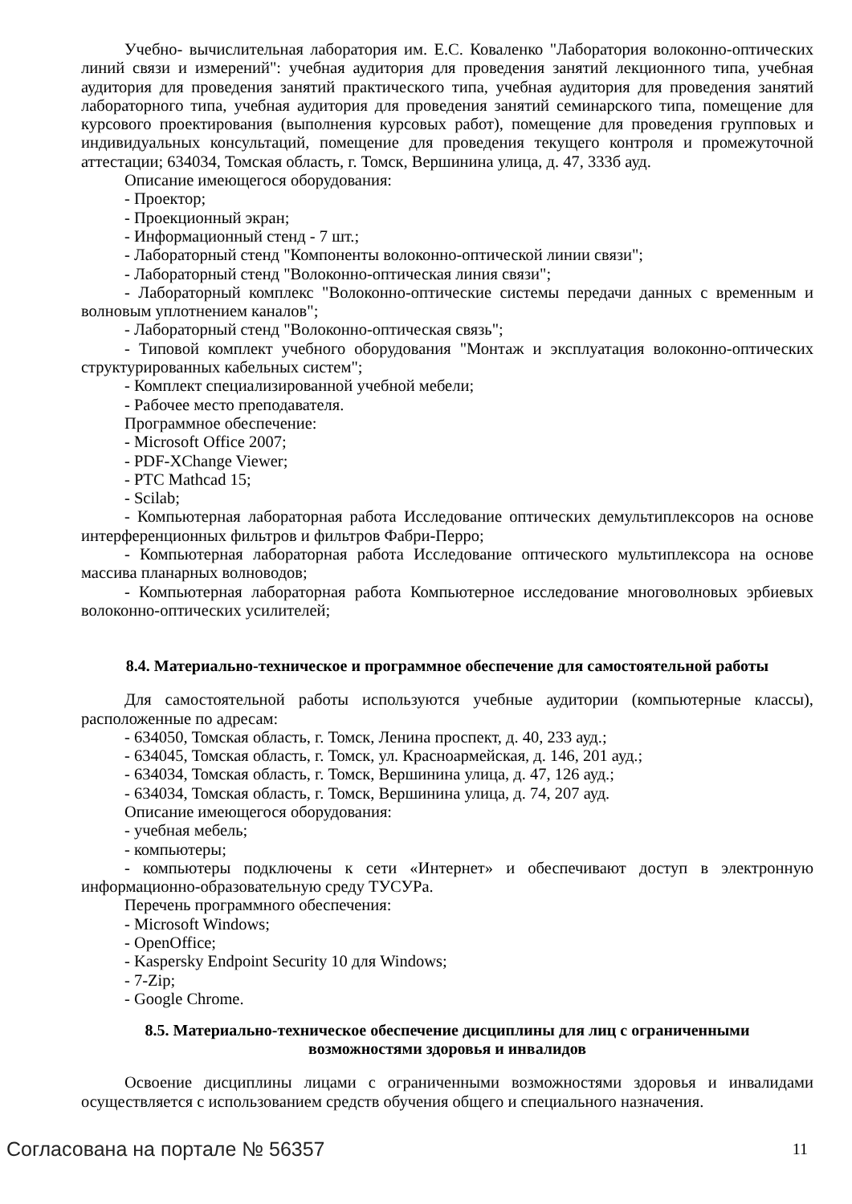Учебно- вычислительная лаборатория им. Е.С. Коваленко "Лаборатория волоконно-оптических линий связи и измерений": учебная аудитория для проведения занятий лекционного типа, учебная аудитория для проведения занятий практического типа, учебная аудитория для проведения занятий лабораторного типа, учебная аудитория для проведения занятий семинарского типа, помещение для курсового проектирования (выполнения курсовых работ), помещение для проведения групповых и индивидуальных консультаций, помещение для проведения текущего контроля и промежуточной аттестации; 634034, Томская область, г. Томск, Вершинина улица, д. 47, 333б ауд.
Описание имеющегося оборудования:
- Проектор;
- Проекционный экран;
- Информационный стенд - 7 шт.;
- Лабораторный стенд "Компоненты волоконно-оптической линии связи";
- Лабораторный стенд "Волоконно-оптическая линия связи";
- Лабораторный комплекс "Волоконно-оптические системы передачи данных с временным и волновым уплотнением каналов";
- Лабораторный стенд "Волоконно-оптическая связь";
- Типовой комплект учебного оборудования "Монтаж и эксплуатация волоконно-оптических структурированных кабельных систем";
- Комплект специализированной учебной мебели;
- Рабочее место преподавателя.
Программное обеспечение:
- Microsoft Office 2007;
- PDF-XChange Viewer;
- PTC Mathcad 15;
- Scilab;
- Компьютерная лабораторная работа Исследование оптических демультиплексоров на основе интерференционных фильтров и фильтров Фабри-Перро;
- Компьютерная лабораторная работа Исследование оптического мультиплексора на основе массива планарных волноводов;
- Компьютерная лабораторная работа Компьютерное исследование многоволновых эрбиевых волоконно-оптических усилителей;
8.4. Материально-техническое и программное обеспечение для самостоятельной работы
Для самостоятельной работы используются учебные аудитории (компьютерные классы), расположенные по адресам:
- 634050, Томская область, г. Томск, Ленина проспект, д. 40, 233 ауд.;
- 634045, Томская область, г. Томск, ул. Красноармейская, д. 146, 201 ауд.;
- 634034, Томская область, г. Томск, Вершинина улица, д. 47, 126 ауд.;
- 634034, Томская область, г. Томск, Вершинина улица, д. 74, 207 ауд.
Описание имеющегося оборудования:
- учебная мебель;
- компьютеры;
- компьютеры подключены к сети «Интернет» и обеспечивают доступ в электронную информационно-образовательную среду ТУСУРа.
Перечень программного обеспечения:
- Microsoft Windows;
- OpenOffice;
- Kaspersky Endpoint Security 10 для Windows;
- 7-Zip;
- Google Chrome.
8.5. Материально-техническое обеспечение дисциплины для лиц с ограниченными
возможностями здоровья и инвалидов
Освоение дисциплины лицами с ограниченными возможностями здоровья и инвалидами осуществляется с использованием средств обучения общего и специального назначения.
Согласована на портале № 56357 11